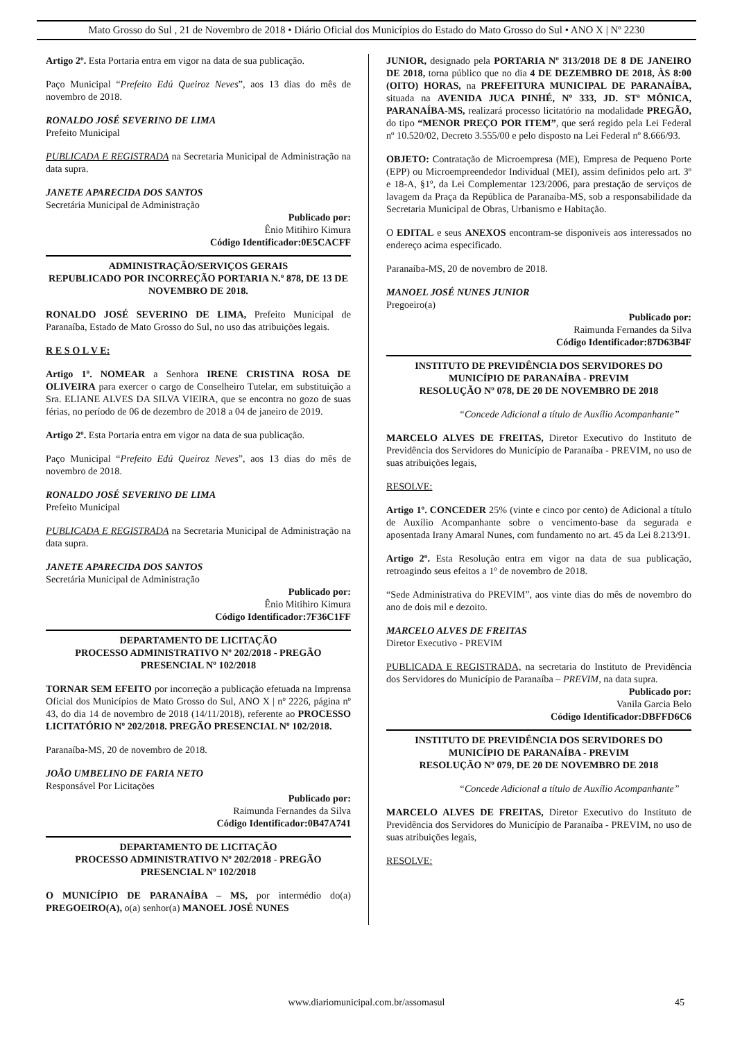Mato Grosso do Sul , 21 de Novembro de 2018 • Diário Oficial dos Municípios do Estado do Mato Grosso do Sul • ANO X | Nº 2230
Artigo 2º. Esta Portaria entra em vigor na data de sua publicação.
Paço Municipal “Prefeito Edú Queiroz Neves”, aos 13 dias do mês de novembro de 2018.
RONALDO JOSÉ SEVERINO DE LIMA
Prefeito Municipal
PUBLICADA E REGISTRADA na Secretaria Municipal de Administração na data supra.
JANETE APARECIDA DOS SANTOS
Secretária Municipal de Administração
Publicado por:
Ênio Mitihiro Kimura
Código Identificador:0E5CACFF
ADMINISTRAÇÃO/SERVIÇOS GERAIS
REPUBLICADO POR INCORREÇÃO PORTARIA N.º 878, DE 13 DE NOVEMBRO DE 2018.
RONALDO JOSÉ SEVERINO DE LIMA, Prefeito Municipal de Paranaíba, Estado de Mato Grosso do Sul, no uso das atribuições legais.
R E S O L V E:
Artigo 1º. NOMEAR a Senhora IRENE CRISTINA ROSA DE OLIVEIRA para exercer o cargo de Conselheiro Tutelar, em substituição a Sra. ELIANE ALVES DA SILVA VIEIRA, que se encontra no gozo de suas férias, no período de 06 de dezembro de 2018 a 04 de janeiro de 2019.
Artigo 2º. Esta Portaria entra em vigor na data de sua publicação.
Paço Municipal “Prefeito Edú Queiroz Neves”, aos 13 dias do mês de novembro de 2018.
RONALDO JOSÉ SEVERINO DE LIMA
Prefeito Municipal
PUBLICADA E REGISTRADA na Secretaria Municipal de Administração na data supra.
JANETE APARECIDA DOS SANTOS
Secretária Municipal de Administração
Publicado por:
Ênio Mitihiro Kimura
Código Identificador:7F36C1FF
DEPARTAMENTO DE LICITAÇÃO
PROCESSO ADMINISTRATIVO Nº 202/2018 - PREGÃO PRESENCIAL Nº 102/2018
TORNAR SEM EFEITO por incorreção a publicação efetuada na Imprensa Oficial dos Municípios de Mato Grosso do Sul, ANO X | nº 2226, página nº 43, do dia 14 de novembro de 2018 (14/11/2018), referente ao PROCESSO LICITATÓRIO Nº 202/2018. PREGÃO PRESENCIAL Nº 102/2018.
Paranaíba-MS, 20 de novembro de 2018.
JOÃO UMBELINO DE FARIA NETO
Responsável Por Licitações
Publicado por:
Raimunda Fernandes da Silva
Código Identificador:0B47A741
DEPARTAMENTO DE LICITAÇÃO
PROCESSO ADMINISTRATIVO Nº 202/2018 - PREGÃO PRESENCIAL Nº 102/2018
O MUNICÍPIO DE PARANAÍBA – MS, por intermédio do(a) PREGOEIRO(A), o(a) senhor(a) MANOEL JOSÉ NUNES
JUNIOR, designado pela PORTARIA Nº 313/2018 DE 8 DE JANEIRO DE 2018, torna público que no dia 4 DE DEZEMBRO DE 2018, ÀS 8:00 (OITO) HORAS, na PREFEITURA MUNICIPAL DE PARANAÍBA, situada na AVENIDA JUCA PINHÉ, Nº 333, JD. STª MÔNICA, PARANAÍBA-MS, realizará processo licitatório na modalidade PREGÃO, do tipo “MENOR PREÇO POR ITEM”, que será regido pela Lei Federal nº 10.520/02, Decreto 3.555/00 e pelo disposto na Lei Federal nº 8.666/93.
OBJETO: Contratação de Microempresa (ME), Empresa de Pequeno Porte (EPP) ou Microempreendedor Individual (MEI), assim definidos pelo art. 3º e 18-A, §1º, da Lei Complementar 123/2006, para prestação de serviços de lavagem da Praça da República de Paranaíba-MS, sob a responsabilidade da Secretaria Municipal de Obras, Urbanismo e Habitação.
O EDITAL e seus ANEXOS encontram-se disponíveis aos interessados no endereço acima especificado.
Paranaíba-MS, 20 de novembro de 2018.
MANOEL JOSÉ NUNES JUNIOR
Pregoeiro(a)
Publicado por:
Raimunda Fernandes da Silva
Código Identificador:87D63B4F
INSTITUTO DE PREVIDÊNCIA DOS SERVIDORES DO MUNICÍPIO DE PARANAÍBA - PREVIM
RESOLUÇÃO Nº 078, DE 20 DE NOVEMBRO DE 2018
“Concede Adicional a título de Auxílio Acompanhante”
MARCELO ALVES DE FREITAS, Diretor Executivo do Instituto de Previdência dos Servidores do Município de Paranaíba - PREVIM, no uso de suas atribuições legais,
RESOLVE:
Artigo 1º. CONCEDER 25% (vinte e cinco por cento) de Adicional a título de Auxílio Acompanhante sobre o vencimento-base da segurada e aposentada Irany Amaral Nunes, com fundamento no art. 45 da Lei 8.213/91.
Artigo 2º. Esta Resolução entra em vigor na data de sua publicação, retroagindo seus efeitos a 1º de novembro de 2018.
“Sede Administrativa do PREVIM”, aos vinte dias do mês de novembro do ano de dois mil e dezoito.
MARCELO ALVES DE FREITAS
Diretor Executivo - PREVIM
PUBLICADA E REGISTRADA, na secretaria do Instituto de Previdência dos Servidores do Município de Paranaíba – PREVIM, na data supra.
Publicado por:
Vanila Garcia Belo
Código Identificador:DBFFD6C6
INSTITUTO DE PREVIDÊNCIA DOS SERVIDORES DO MUNICÍPIO DE PARANAÍBA - PREVIM
RESOLUÇÃO Nº 079, DE 20 DE NOVEMBRO DE 2018
“Concede Adicional a título de Auxílio Acompanhante”
MARCELO ALVES DE FREITAS, Diretor Executivo do Instituto de Previdência dos Servidores do Município de Paranaíba - PREVIM, no uso de suas atribuições legais,
RESOLVE:
www.diariomunicipal.com.br/assomasul 45